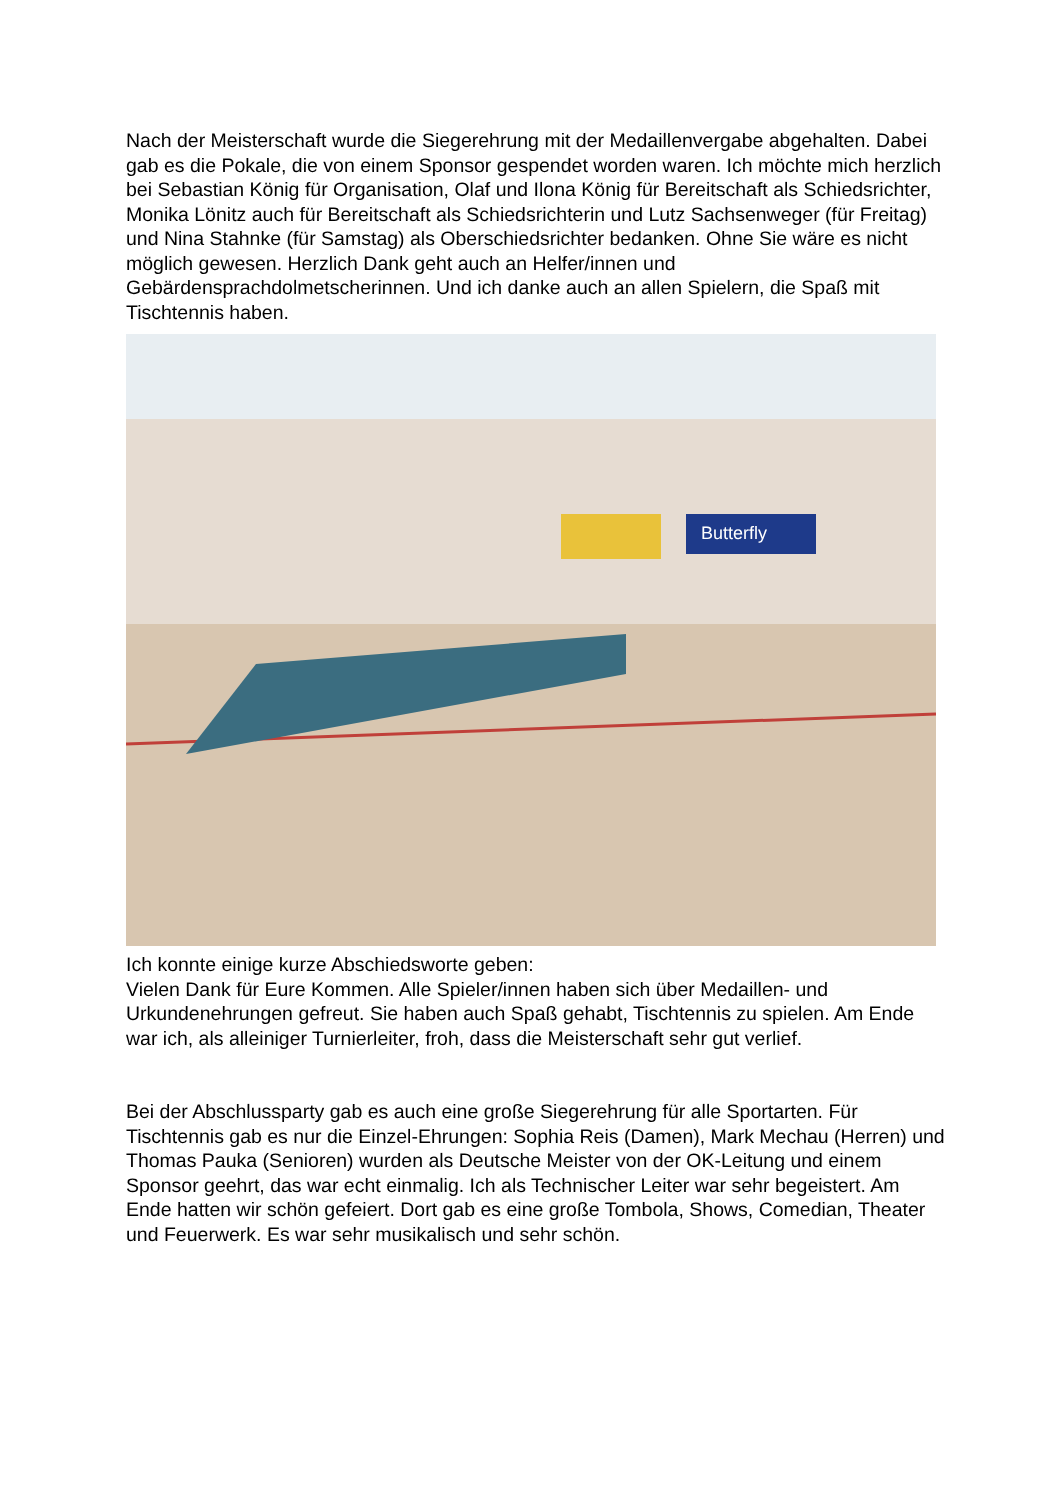Nach der Meisterschaft wurde die Siegerehrung mit der Medaillenvergabe abgehalten. Dabei gab es die Pokale, die von einem Sponsor gespendet worden waren. Ich möchte mich herzlich bei Sebastian König für Organisation, Olaf und Ilona König für Bereitschaft als Schiedsrichter, Monika Lönitz auch für Bereitschaft als Schiedsrichterin und Lutz Sachsenweger (für Freitag) und Nina Stahnke (für Samstag) als Oberschiedsrichter bedanken. Ohne Sie wäre es nicht möglich gewesen. Herzlich Dank geht auch an Helfer/innen und Gebärdensprachdolmetscherinnen. Und ich danke auch an allen Spielern, die Spaß mit Tischtennis haben.
Butterfly
Ich konnte einige kurze Abschiedsworte geben:
Vielen Dank für Eure Kommen. Alle Spieler/innen haben sich über Medaillen- und Urkundenehrungen gefreut. Sie haben auch Spaß gehabt, Tischtennis zu spielen. Am Ende war ich, als alleiniger Turnierleiter, froh, dass die Meisterschaft sehr gut verlief.
Bei der Abschlussparty gab es auch eine große Siegerehrung für alle Sportarten. Für Tischtennis gab es nur die Einzel-Ehrungen: Sophia Reis (Damen), Mark Mechau (Herren) und Thomas Pauka (Senioren) wurden als Deutsche Meister von der OK-Leitung und einem Sponsor geehrt, das war echt einmalig. Ich als Technischer Leiter war sehr begeistert. Am Ende hatten wir schön gefeiert. Dort gab es eine große Tombola, Shows, Comedian, Theater und Feuerwerk. Es war sehr musikalisch und sehr schön.